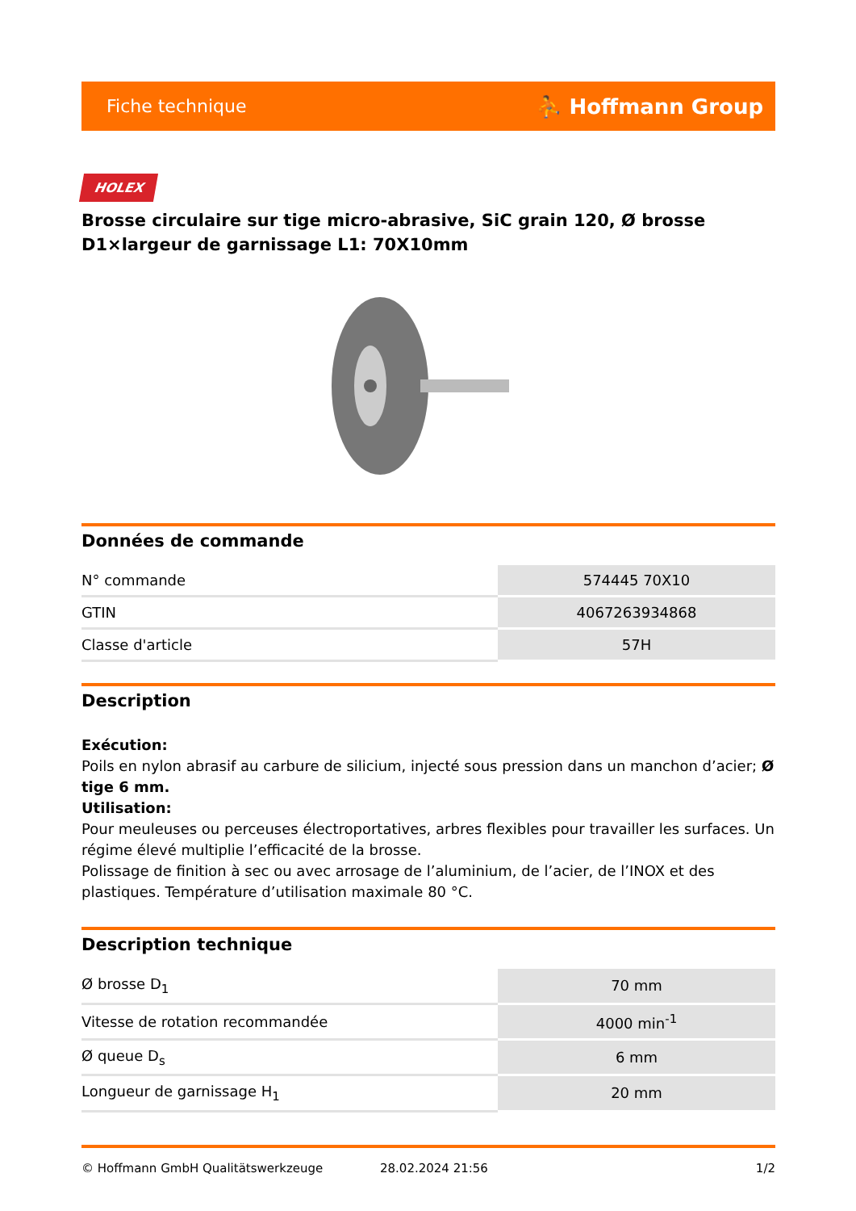Fiche technique ⛹ Hoffmann Group
HOLEX
Brosse circulaire sur tige micro-abrasive, SiC grain 120, Ø brosse D1×largeur de garnissage L1: 70X10mm
Données de commande
| N° commande | 574445 70X10 |
| GTIN | 4067263934868 |
| Classe d'article | 57H |
Description
Exécution:
Poils en nylon abrasif au carbure de silicium, injecté sous pression dans un manchon d’acier; Ø tige 6 mm.
Utilisation:
Pour meuleuses ou perceuses électroportatives, arbres flexibles pour travailler les surfaces. Un régime élevé multiplie l’efficacité de la brosse.
Polissage de finition à sec ou avec arrosage de l’aluminium, de l’acier, de l’INOX et des plastiques. Température d’utilisation maximale 80 °C.
Description technique
| Ø brosse D<sub>1</sub> | 70 mm |
| Vitesse de rotation recommandée | 4000 min<sup>-1</sup> |
| Ø queue D<sub>s</sub> | 6 mm |
| Longueur de garnissage H<sub>1</sub> | 20 mm |
© Hoffmann GmbH Qualitätswerkzeuge 28.02.2024 21:56 1/2